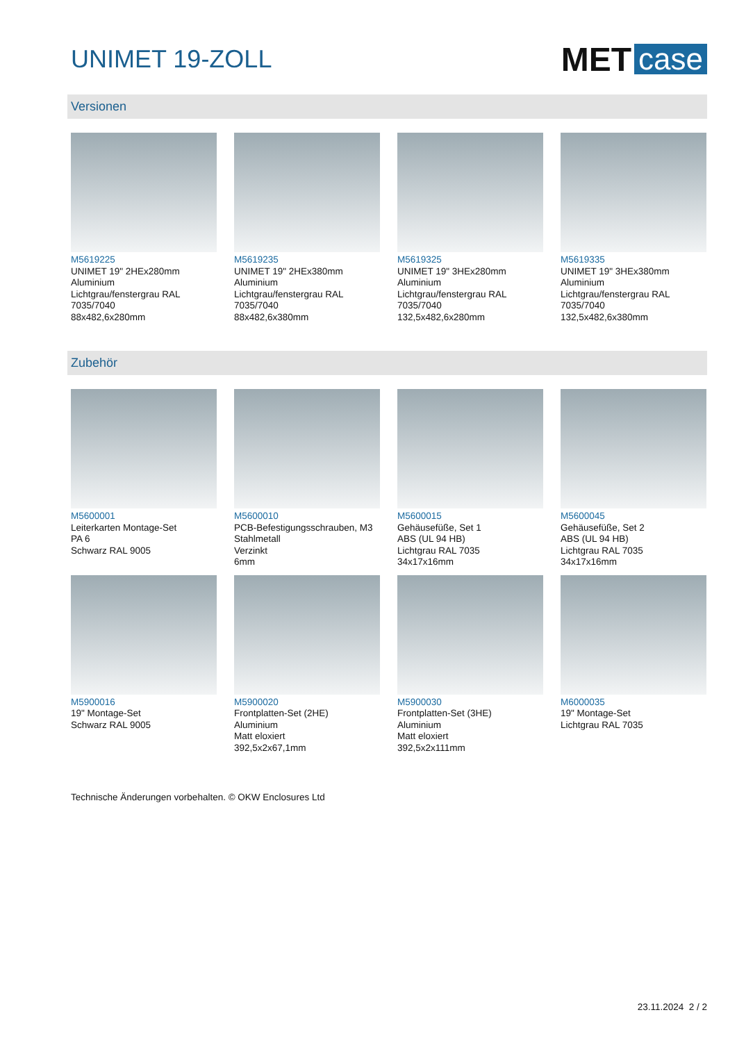UNIMET 19-ZOLL
MET case
Versionen
M5619225
UNIMET 19" 2HEx280mm
Aluminium
Lichtgrau/fenstergrau RAL 7035/7040
88x482,6x280mm
M5619235
UNIMET 19" 2HEx380mm
Aluminium
Lichtgrau/fenstergrau RAL 7035/7040
88x482,6x380mm
M5619325
UNIMET 19" 3HEx280mm
Aluminium
Lichtgrau/fenstergrau RAL 7035/7040
132,5x482,6x280mm
M5619335
UNIMET 19" 3HEx380mm
Aluminium
Lichtgrau/fenstergrau RAL 7035/7040
132,5x482,6x380mm
Zubehör
M5600001
Leiterkarten Montage-Set
PA 6
Schwarz RAL 9005
M5600010
PCB-Befestigungsschrauben, M3
Stahlmetall
Verzinkt
6mm
M5600015
Gehäusefüße, Set 1
ABS (UL 94 HB)
Lichtgrau RAL 7035
34x17x16mm
M5600045
Gehäusefüße, Set 2
ABS (UL 94 HB)
Lichtgrau RAL 7035
34x17x16mm
M5900016
19" Montage-Set
Schwarz RAL 9005
M5900020
Frontplatten-Set (2HE)
Aluminium
Matt eloxiert
392,5x2x67,1mm
M5900030
Frontplatten-Set (3HE)
Aluminium
Matt eloxiert
392,5x2x111mm
M6000035
19" Montage-Set
Lichtgrau RAL 7035
Technische Änderungen vorbehalten. © OKW Enclosures Ltd
23.11.2024 2 / 2